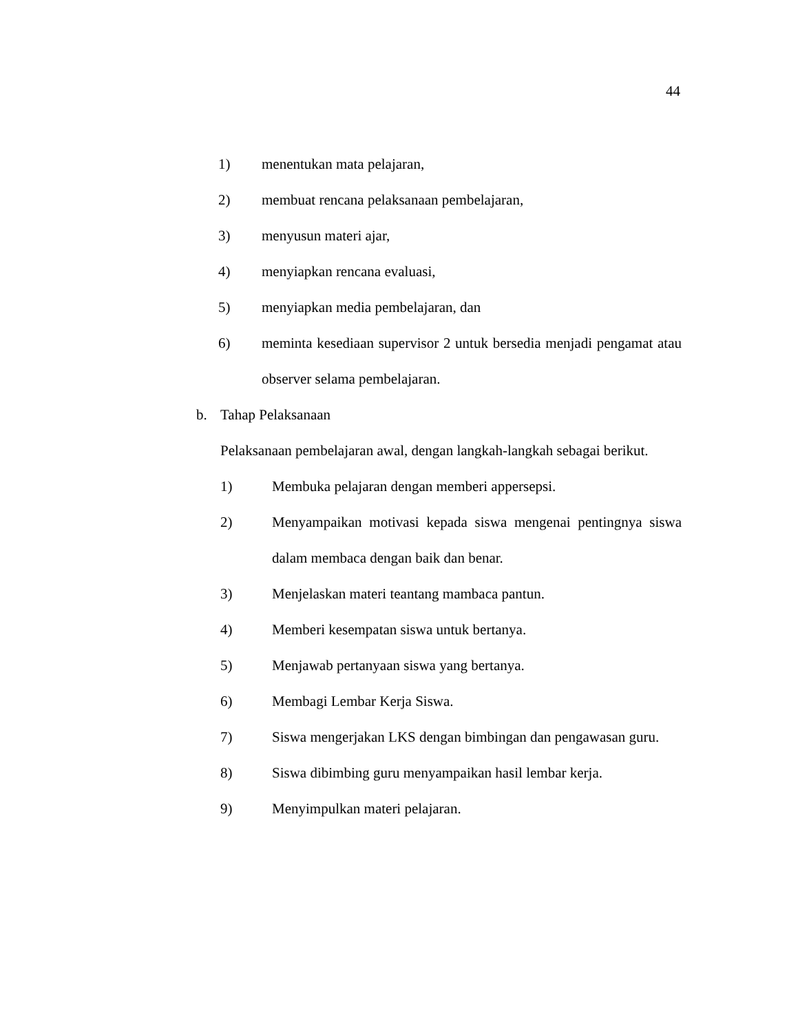44
1) menentukan mata pelajaran,
2) membuat rencana pelaksanaan pembelajaran,
3) menyusun materi ajar,
4) menyiapkan rencana evaluasi,
5) menyiapkan media pembelajaran, dan
6) meminta kesediaan supervisor 2 untuk bersedia menjadi pengamat atau observer selama pembelajaran.
b. Tahap Pelaksanaan
Pelaksanaan pembelajaran awal, dengan langkah-langkah sebagai berikut.
1) Membuka pelajaran dengan memberi appersepsi.
2) Menyampaikan motivasi kepada siswa mengenai pentingnya siswa dalam membaca dengan baik dan benar.
3) Menjelaskan materi teantang mambaca pantun.
4) Memberi kesempatan siswa untuk bertanya.
5) Menjawab pertanyaan siswa yang bertanya.
6) Membagi Lembar Kerja Siswa.
7) Siswa mengerjakan LKS dengan bimbingan dan pengawasan guru.
8) Siswa dibimbing guru menyampaikan hasil lembar kerja.
9) Menyimpulkan materi pelajaran.